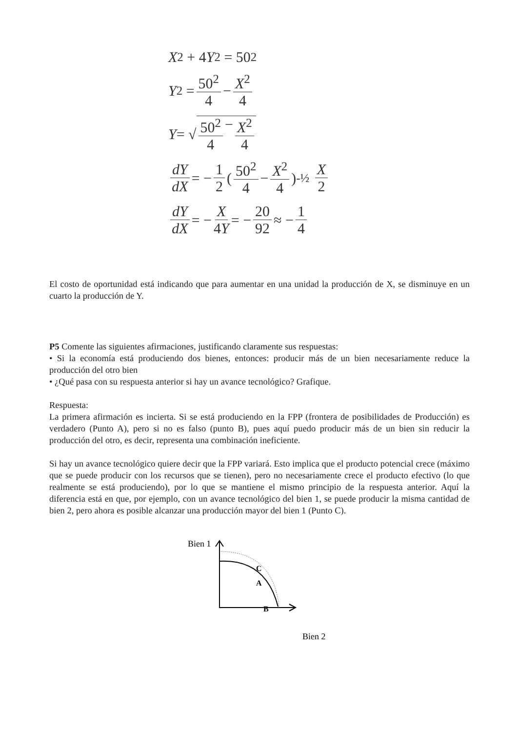X<sup>2</sup> + 4 Y<sup>2</sup> = 50<sup>2</sup>
Y<sup>2</sup> = 50<sup>2</sup> 4 − X<sup>2</sup> 4
Y = √ 50<sup>2</sup> 4 − X<sup>2</sup> 4
dY dX = − 1 2 ( 50<sup>2</sup> 4 − X<sup>2</sup> 4 )<sup>-½</sup> X 2
dY dX = − X 4Y = − 20 92 ≈ − 1 4
El costo de oportunidad está indicando que para aumentar en una unidad la producción de X, se disminuye en un cuarto la producción de Y.
P5 Comente las siguientes afirmaciones, justificando claramente sus respuestas:
• Si la economía está produciendo dos bienes, entonces: producir más de un bien necesariamente reduce la producción del otro bien
• ¿Qué pasa con su respuesta anterior si hay un avance tecnológico? Grafique.
Respuesta:
La primera afirmación es incierta. Si se está produciendo en la FPP (frontera de posibilidades de Producción) es verdadero (Punto A), pero si no es falso (punto B), pues aquí puedo producir más de un bien sin reducir la producción del otro, es decir, representa una combinación ineficiente.
Si hay un avance tecnológico quiere decir que la FPP variará. Esto implica que el producto potencial crece (máximo que se puede producir con los recursos que se tienen), pero no necesariamente crece el producto efectivo (lo que realmente se está produciendo), por lo que se mantiene el mismo principio de la respuesta anterior. Aquí la diferencia está en que, por ejemplo, con un avance tecnológico del bien 1, se puede producir la misma cantidad de bien 2, pero ahora es posible alcanzar una producción mayor del bien 1 (Punto C).
Bien 1
C
A
B
Bien 2